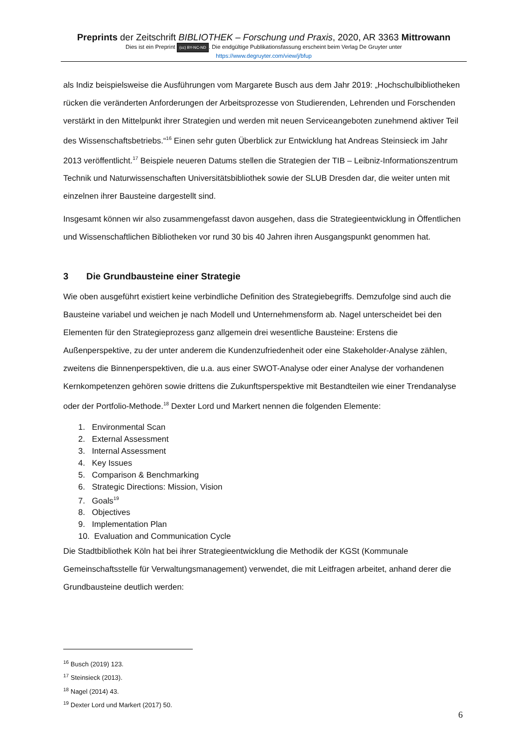Preprints der Zeitschrift BIBLIOTHEK – Forschung und Praxis, 2020, AR 3363 Mittrowann
Dies ist ein Preprint (cc) BY-NC-ND. Die endgültige Publikationsfassung erscheint beim Verlag De Gruyter unter
https://www.degruyter.com/view/j/bfup
als Indiz beispielsweise die Ausführungen vom Margarete Busch aus dem Jahr 2019: „Hochschulbibliotheken rücken die veränderten Anforderungen der Arbeitsprozesse von Studierenden, Lehrenden und Forschenden verstärkt in den Mittelpunkt ihrer Strategien und werden mit neuen Serviceangeboten zunehmend aktiver Teil des Wissenschaftsbetriebs.“<sup>16</sup> Einen sehr guten Überblick zur Entwicklung hat Andreas Steinsieck im Jahr 2013 veröffentlicht.<sup>17</sup> Beispiele neueren Datums stellen die Strategien der TIB – Leibniz-Informationszentrum Technik und Naturwissenschaften Universitätsbibliothek sowie der SLUB Dresden dar, die weiter unten mit einzelnen ihrer Bausteine dargestellt sind.
Insgesamt können wir also zusammengefasst davon ausgehen, dass die Strategieentwicklung in Öffentlichen und Wissenschaftlichen Bibliotheken vor rund 30 bis 40 Jahren ihren Ausgangspunkt genommen hat.
3 Die Grundbausteine einer Strategie
Wie oben ausgeführt existiert keine verbindliche Definition des Strategiebegriffs. Demzufolge sind auch die Bausteine variabel und weichen je nach Modell und Unternehmensform ab. Nagel unterscheidet bei den Elementen für den Strategieprozess ganz allgemein drei wesentliche Bausteine: Erstens die Außenperspektive, zu der unter anderem die Kundenzufriedenheit oder eine Stakeholder-Analyse zählen, zweitens die Binnenperspektiven, die u.a. aus einer SWOT-Analyse oder einer Analyse der vorhandenen Kernkompetenzen gehören sowie drittens die Zukunftsperspektive mit Bestandteilen wie einer Trendanalyse oder der Portfolio-Methode.<sup>18</sup> Dexter Lord und Markert nennen die folgenden Elemente:
1. Environmental Scan
2. External Assessment
3. Internal Assessment
4. Key Issues
5. Comparison & Benchmarking
6. Strategic Directions: Mission, Vision
7. Goals<sup>19</sup>
8. Objectives
9. Implementation Plan
10. Evaluation and Communication Cycle
Die Stadtbibliothek Köln hat bei ihrer Strategieentwicklung die Methodik der KGSt (Kommunale Gemeinschaftsstelle für Verwaltungsmanagement) verwendet, die mit Leitfragen arbeitet, anhand derer die Grundbausteine deutlich werden:
<sup>16</sup> Busch (2019) 123.
<sup>17</sup> Steinsieck (2013).
<sup>18</sup> Nagel (2014) 43.
<sup>19</sup> Dexter Lord und Markert (2017) 50.
6